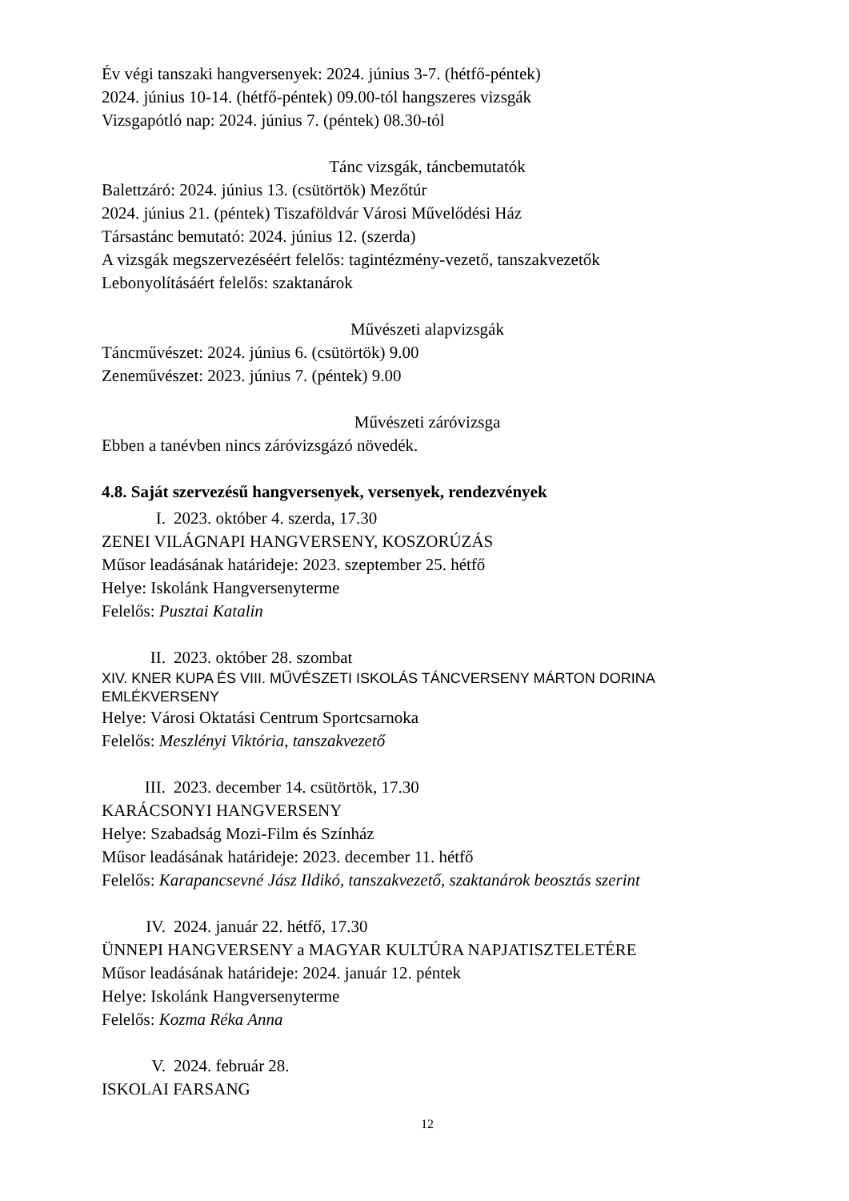Év végi tanszaki hangversenyek: 2024. június 3-7. (hétfő-péntek)
2024. június 10-14. (hétfő-péntek) 09.00-tól hangszeres vizsgák
Vizsgapótló nap: 2024. június 7. (péntek) 08.30-tól
Tánc vizsgák, táncbemutatók
Balettzáró: 2024. június 13. (csütörtök) Mezőtúr
2024. június 21. (péntek) Tiszaföldvár Városi Művelődési Ház
Társastánc bemutató: 2024. június 12. (szerda)
A vizsgák megszervezéséért felelős: tagintézmény-vezető, tanszakvezetők
Lebonyolításáért felelős: szaktanárok
Művészeti alapvizsgák
Táncművészet: 2024. június 6. (csütörtök) 9.00
Zeneművészet: 2023. június 7. (péntek) 9.00
Művészeti záróvizsga
Ebben a tanévben nincs záróvizsgázó növedék.
4.8. Saját szervezésű hangversenyek, versenyek, rendezvények
I. 2023. október 4. szerda, 17.30
ZENEI VILÁGNAPI HANGVERSENY, KOSZORÚZÁS
Műsor leadásának határideje: 2023. szeptember 25. hétfő
Helye: Iskolánk Hangversenyterme
Felelős: Pusztai Katalin
II. 2023. október 28. szombat
XIV. KNER KUPA ÉS VIII. MŰVÉSZETI ISKOLÁS TÁNCVERSENY MÁRTON DORINA EMLÉKVERSENY
Helye: Városi Oktatási Centrum Sportcsarnoka
Felelős: Meszlényi Viktória, tanszakvezető
III. 2023. december 14. csütörtök, 17.30
KARÁCSONYI HANGVERSENY
Helye: Szabadság Mozi-Film és Színház
Műsor leadásának határideje: 2023. december 11. hétfő
Felelős: Karapancsevné Jász Ildikó, tanszakvezető, szaktanárok beosztás szerint
IV. 2024. január 22. hétfő, 17.30
ÜNNEPI HANGVERSENY a MAGYAR KULTÚRA NAPJATISZTELETÉRE
Műsor leadásának határideje: 2024. január 12. péntek
Helye: Iskolánk Hangversenyterme
Felelős: Kozma Réka Anna
V. 2024. február 28.
ISKOLAI FARSANG
12